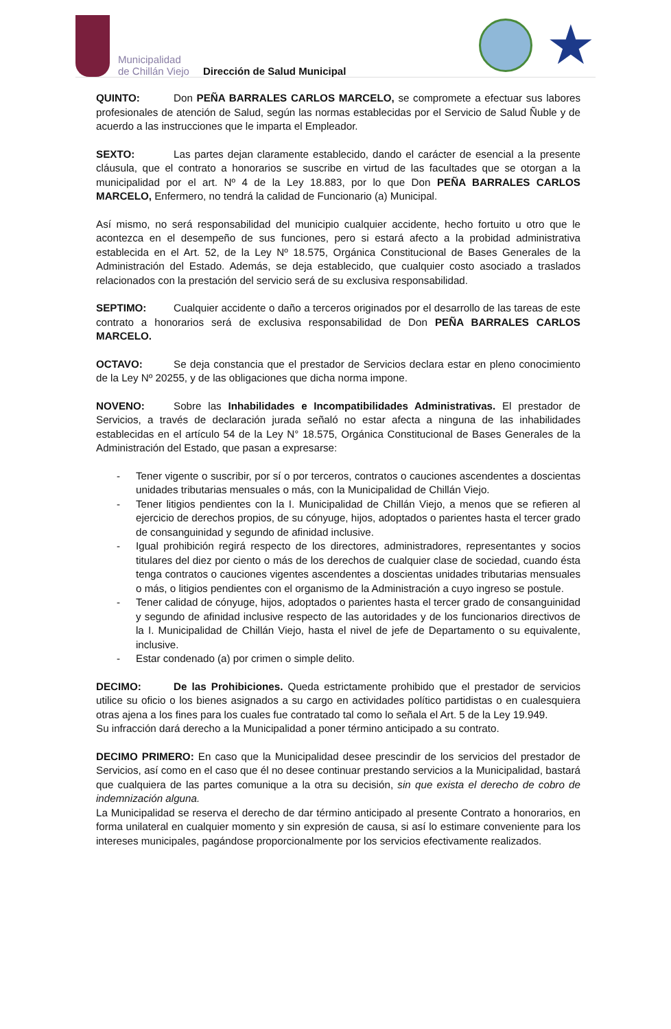Municipalidad
de Chillán Viejo
Dirección de Salud Municipal
★
QUINTO: Don PEÑA BARRALES CARLOS MARCELO, se compromete a efectuar sus labores profesionales de atención de Salud, según las normas establecidas por el Servicio de Salud Ñuble y de acuerdo a las instrucciones que le imparta el Empleador.
SEXTO: Las partes dejan claramente establecido, dando el carácter de esencial a la presente cláusula, que el contrato a honorarios se suscribe en virtud de las facultades que se otorgan a la municipalidad por el art. Nº 4 de la Ley 18.883, por lo que Don PEÑA BARRALES CARLOS MARCELO, Enfermero, no tendrá la calidad de Funcionario (a) Municipal.
Así mismo, no será responsabilidad del municipio cualquier accidente, hecho fortuito u otro que le acontezca en el desempeño de sus funciones, pero si estará afecto a la probidad administrativa establecida en el Art. 52, de la Ley Nº 18.575, Orgánica Constitucional de Bases Generales de la Administración del Estado. Además, se deja establecido, que cualquier costo asociado a traslados relacionados con la prestación del servicio será de su exclusiva responsabilidad.
SEPTIMO: Cualquier accidente o daño a terceros originados por el desarrollo de las tareas de este contrato a honorarios será de exclusiva responsabilidad de Don PEÑA BARRALES CARLOS MARCELO.
OCTAVO: Se deja constancia que el prestador de Servicios declara estar en pleno conocimiento de la Ley Nº 20255, y de las obligaciones que dicha norma impone.
NOVENO: Sobre las Inhabilidades e Incompatibilidades Administrativas. El prestador de Servicios, a través de declaración jurada señaló no estar afecta a ninguna de las inhabilidades establecidas en el artículo 54 de la Ley N° 18.575, Orgánica Constitucional de Bases Generales de la Administración del Estado, que pasan a expresarse:
- Tener vigente o suscribir, por sí o por terceros, contratos o cauciones ascendentes a doscientas unidades tributarias mensuales o más, con la Municipalidad de Chillán Viejo.
- Tener litigios pendientes con la I. Municipalidad de Chillán Viejo, a menos que se refieren al ejercicio de derechos propios, de su cónyuge, hijos, adoptados o parientes hasta el tercer grado de consanguinidad y segundo de afinidad inclusive.
- Igual prohibición regirá respecto de los directores, administradores, representantes y socios titulares del diez por ciento o más de los derechos de cualquier clase de sociedad, cuando ésta tenga contratos o cauciones vigentes ascendentes a doscientas unidades tributarias mensuales o más, o litigios pendientes con el organismo de la Administración a cuyo ingreso se postule.
- Tener calidad de cónyuge, hijos, adoptados o parientes hasta el tercer grado de consanguinidad y segundo de afinidad inclusive respecto de las autoridades y de los funcionarios directivos de la I. Municipalidad de Chillán Viejo, hasta el nivel de jefe de Departamento o su equivalente, inclusive.
- Estar condenado (a) por crimen o simple delito.
DECIMO: De las Prohibiciones. Queda estrictamente prohibido que el prestador de servicios utilice su oficio o los bienes asignados a su cargo en actividades político partidistas o en cualesquiera otras ajena a los fines para los cuales fue contratado tal como lo señala el Art. 5 de la Ley 19.949.
Su infracción dará derecho a la Municipalidad a poner término anticipado a su contrato.
DECIMO PRIMERO: En caso que la Municipalidad desee prescindir de los servicios del prestador de Servicios, así como en el caso que él no desee continuar prestando servicios a la Municipalidad, bastará que cualquiera de las partes comunique a la otra su decisión, sin que exista el derecho de cobro de indemnización alguna.
La Municipalidad se reserva el derecho de dar término anticipado al presente Contrato a honorarios, en forma unilateral en cualquier momento y sin expresión de causa, si así lo estimare conveniente para los intereses municipales, pagándose proporcionalmente por los servicios efectivamente realizados.